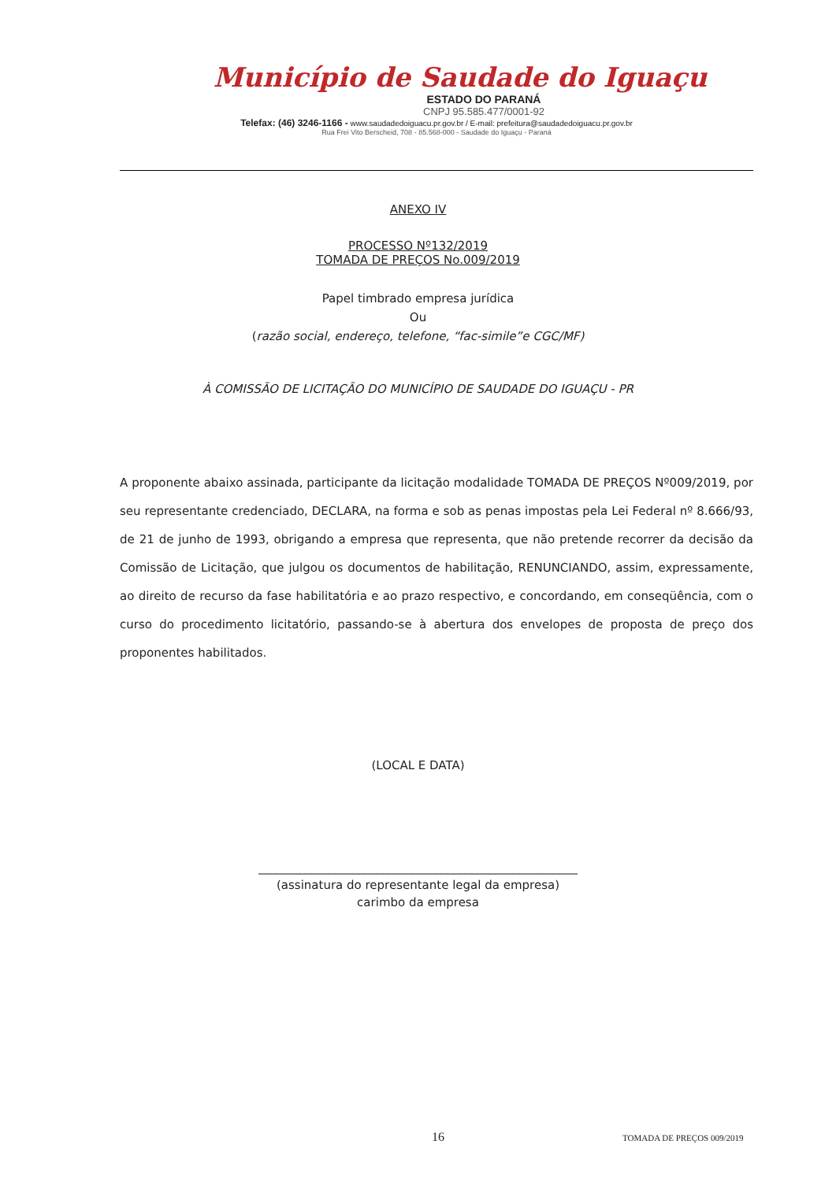Município de Saudade do Iguaçu
ESTADO DO PARANÁ
CNPJ 95.585.477/0001-92
Telefax: (46) 3246-1166 - www.saudadedoiguacu.pr.gov.br / E-mail: prefeitura@saudadedoiguacu.pr.gov.br
Rua Frei Vito Berscheid, 708 - 85.568-000 - Saudade do Iguaçu - Paraná
ANEXO IV
PROCESSO Nº132/2019
TOMADA DE PREÇOS No.009/2019
Papel timbrado empresa jurídica
Ou
(razão social, endereço, telefone, “fac-simile”e CGC/MF)
À COMISSÃO DE LICITAÇÃO DO MUNICÍPIO DE SAUDADE DO IGUAÇU - PR
A proponente abaixo assinada, participante da licitação modalidade TOMADA DE PREÇOS Nº009/2019, por seu representante credenciado, DECLARA, na forma e sob as penas impostas pela Lei Federal nº 8.666/93, de 21 de junho de 1993, obrigando a empresa que representa, que não pretende recorrer da decisão da Comissão de Licitação, que julgou os documentos de habilitação, RENUNCIANDO, assim, expressamente, ao direito de recurso da fase habilitatória e ao prazo respectivo, e concordando, em conseqüência, com o curso do procedimento licitatório, passando-se à abertura dos envelopes de proposta de preço dos proponentes habilitados.
(LOCAL E DATA)
______________________________________________________
(assinatura do representante legal da empresa)
carimbo da empresa
16 TOMADA DE PREÇOS 009/2019